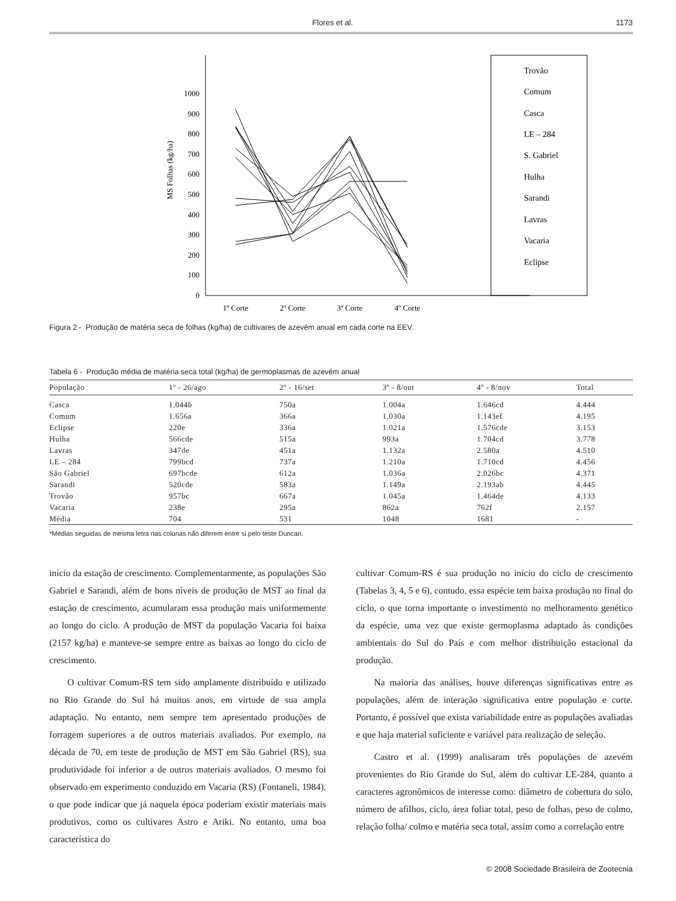Flores et al. 1173
0
100
200
300
400
500
600
700
800
900
1000
MS Folhas (kg/ha)
1º Corte
2º Corte
3º Corte
4º Corte
Trovão
Comum
Casca
LE – 284
S. Gabriel
Hulha
Sarandi
Lavras
Vacaria
Eclipse
Figura 2 - Produção de matéria seca de folhas (kg/ha) de cultivares de azevém anual em cada corte na EEV.
Tabela 6 - Produção média de matéria seca total (kg/ha) de germoplasmas de azevém anual
| População | 1º - 26/ago | 2º - 16/set | 3º - 8/out | 4º - 8/nov | Total |
| --- | --- | --- | --- | --- | --- |
| Casca | 1.044b | 750a | 1.004a | 1.646cd | 4.444 |
| Comum | 1.656a | 366a | 1.030a | 1.143ef | 4.195 |
| Eclipse | 220e | 336a | 1.021a | 1.576cde | 3.153 |
| Hulha | 566cde | 515a | 993a | 1.704cd | 3.778 |
| Lavras | 347de | 451a | 1.132a | 2.580a | 4.510 |
| LE – 284 | 799bcd | 737a | 1.210a | 1.710cd | 4.456 |
| São Gabriel | 697bcde | 612a | 1.036a | 2.026bc | 4.371 |
| Sarandi | 520cde | 583a | 1.149a | 2.193ab | 4.445 |
| Trovão | 957bc | 667a | 1.045a | 1.464de | 4.133 |
| Vacaria | 238e | 295a | 862a | 762f | 2.157 |
| Média | 704 | 531 | 1048 | 1681 | - |
*Médias seguidas de mesma letra nas colunas não diferem entre si pelo teste Duncan.
início da estação de crescimento. Complementarmente, as populações São Gabriel e Sarandi, além de bons níveis de produção de MST ao final da estação de crescimento, acumularam essa produção mais uniformemente ao longo do ciclo. A produção de MST da população Vacaria foi baixa (2157 kg/ha) e manteve-se sempre entre as baixas ao longo do ciclo de crescimento.
O cultivar Comum-RS tem sido amplamente distribuído e utilizado no Rio Grande do Sul há muitos anos, em virtude de sua ampla adaptação. No entanto, nem sempre tem apresentado produções de forragem superiores a de outros materiais avaliados. Por exemplo, na década de 70, em teste de produção de MST em São Gabriel (RS), sua produtividade foi inferior a de outros materiais avaliados. O mesmo foi observado em experimento conduzido em Vacaria (RS) (Fontaneli, 1984), o que pode indicar que já naquela época poderiam existir materiais mais produtivos, como os cultivares Astro e Ariki. No entanto, uma boa característica do
cultivar Comum-RS é sua produção no início do ciclo de crescimento (Tabelas 3, 4, 5 e 6), contudo, essa espécie tem baixa produção no final do ciclo, o que torna importante o investimento no melhoramento genético da espécie, uma vez que existe germoplasma adaptado às condições ambientais do Sul do País e com melhor distribuição estacional da produção.
Na maioria das análises, houve diferenças significativas entre as populações, além de interação significativa entre população e corte. Portanto, é possível que exista variabilidade entre as populações avaliadas e que haja material suficiente e variável para realização de seleção.
Castro et al. (1999) analisaram três populações de azevém provenientes do Rio Grande do Sul, além do cultivar LE-284, quanto a caracteres agronômicos de interesse como: diâmetro de cobertura do solo, número de afilhos, ciclo, área foliar total, peso de folhas, peso de colmo, relação folha/ colmo e matéria seca total, assim como a correlação entre
© 2008 Sociedade Brasileira de Zootecnia